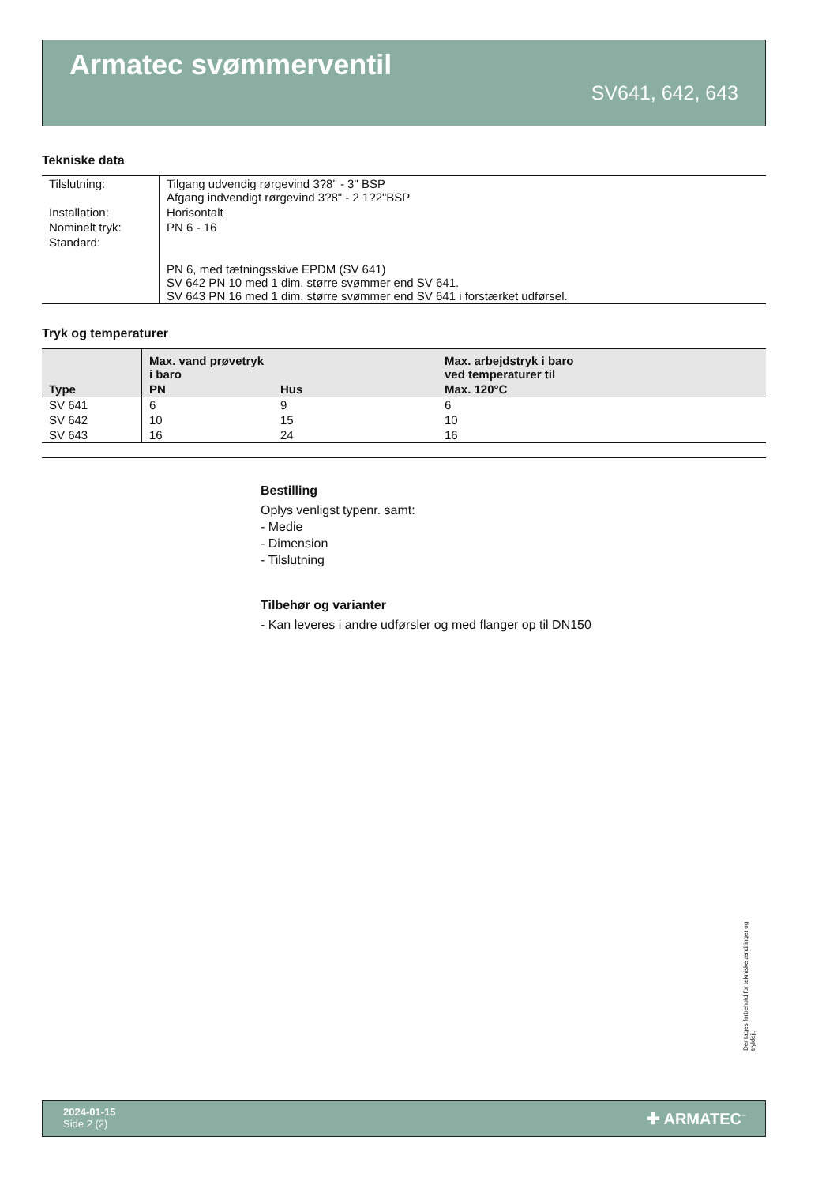Armatec svømmerventil
SV641, 642, 643
Tekniske data
| Tilslutning: | Tilgang udvendig rørgevind 3?8" - 3" BSP Afgang indvendigt rørgevind 3?8" - 2 1?2"BSP |
| Installation: | Horisontalt |
| Nominelt tryk: | PN 6 - 16 |
| Standard: | PN 6, med tætningsskive EPDM (SV 641) SV 642 PN 10 med 1 dim. større svømmer end SV 641. SV 643 PN 16 med 1 dim. større svømmer end SV 641 i forstærket udførsel. |
Tryk og temperaturer
| | Max. vand prøvetryk i baro | | Max. arbejdstryk i baro ved temperaturer til |
| --- | --- | --- | --- |
| Type | PN | Hus | Max. 120°C |
| SV 641 | 6 | 9 | 6 |
| SV 642 | 10 | 15 | 10 |
| SV 643 | 16 | 24 | 16 |
Bestilling
Oplys venligst typenr. samt:
- Medie
- Dimension
- Tilslutning
Tilbehør og varianter
- Kan leveres i andre udførsler og med flanger op til DN150
Der tages forbehold for tekniske ændringer og trykfejl.
2024-01-15
Side 2 (2)
✚ ARMATEC<sup>™</sup>